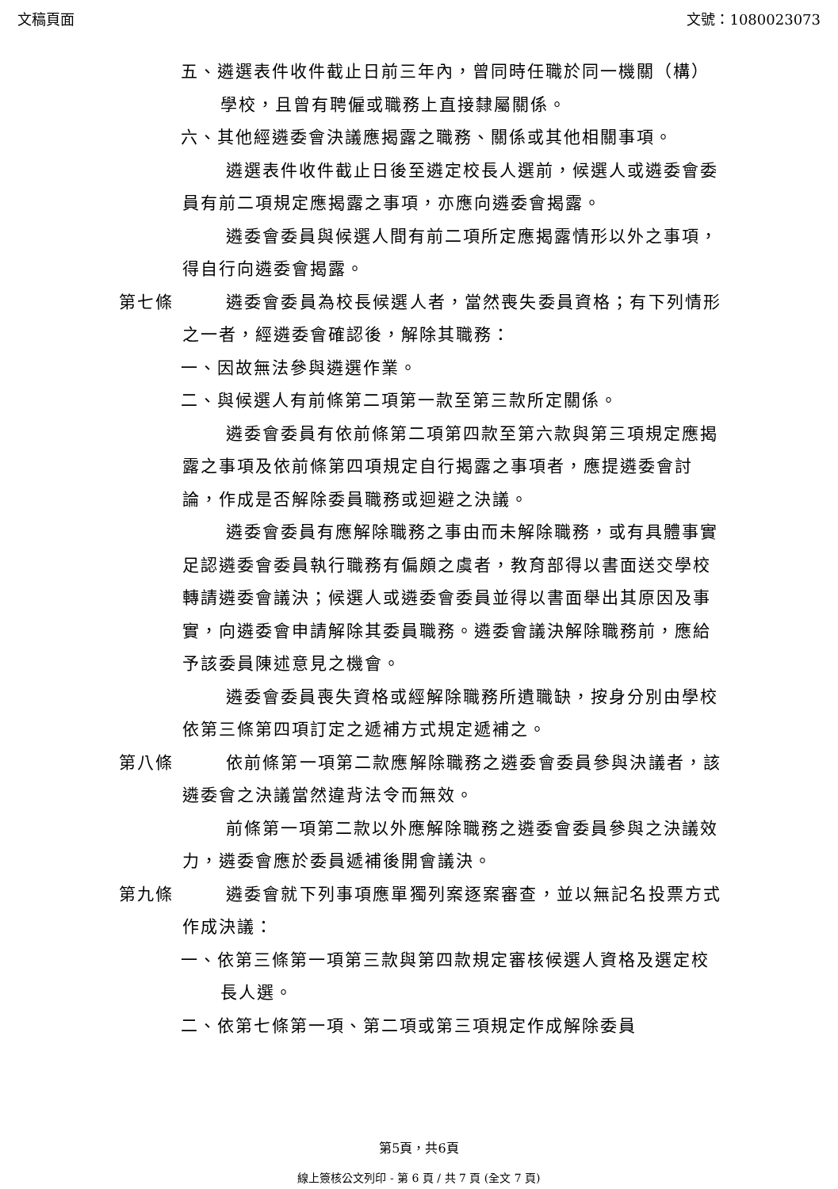文稿頁面 文號：1080023073
五、遴選表件收件截止日前三年內，曾同時任職於同一機關（構）學校，且曾有聘僱或職務上直接隸屬關係。
六、其他經遴委會決議應揭露之職務、關係或其他相關事項。
遴選表件收件截止日後至遴定校長人選前，候選人或遴委會委員有前二項規定應揭露之事項，亦應向遴委會揭露。
遴委會委員與候選人間有前二項所定應揭露情形以外之事項，得自行向遴委會揭露。
第七條 遴委會委員為校長候選人者，當然喪失委員資格；有下列情形之一者，經遴委會確認後，解除其職務：
一、因故無法參與遴選作業。
二、與候選人有前條第二項第一款至第三款所定關係。
遴委會委員有依前條第二項第四款至第六款與第三項規定應揭露之事項及依前條第四項規定自行揭露之事項者，應提遴委會討論，作成是否解除委員職務或迴避之決議。
遴委會委員有應解除職務之事由而未解除職務，或有具體事實足認遴委會委員執行職務有偏頗之虞者，教育部得以書面送交學校轉請遴委會議決；候選人或遴委會委員並得以書面舉出其原因及事實，向遴委會申請解除其委員職務。遴委會議決解除職務前，應給予該委員陳述意見之機會。
遴委會委員喪失資格或經解除職務所遺職缺，按身分別由學校依第三條第四項訂定之遞補方式規定遞補之。
第八條 依前條第一項第二款應解除職務之遴委會委員參與決議者，該遴委會之決議當然違背法令而無效。
前條第一項第二款以外應解除職務之遴委會委員參與之決議效力，遴委會應於委員遞補後開會議決。
第九條 遴委會就下列事項應單獨列案逐案審查，並以無記名投票方式作成決議：
一、依第三條第一項第三款與第四款規定審核候選人資格及選定校長人選。
二、依第七條第一項、第二項或第三項規定作成解除委員
第5頁，共6頁
線上簽核公文列印 - 第 6 頁 / 共 7 頁 (全文 7 頁)